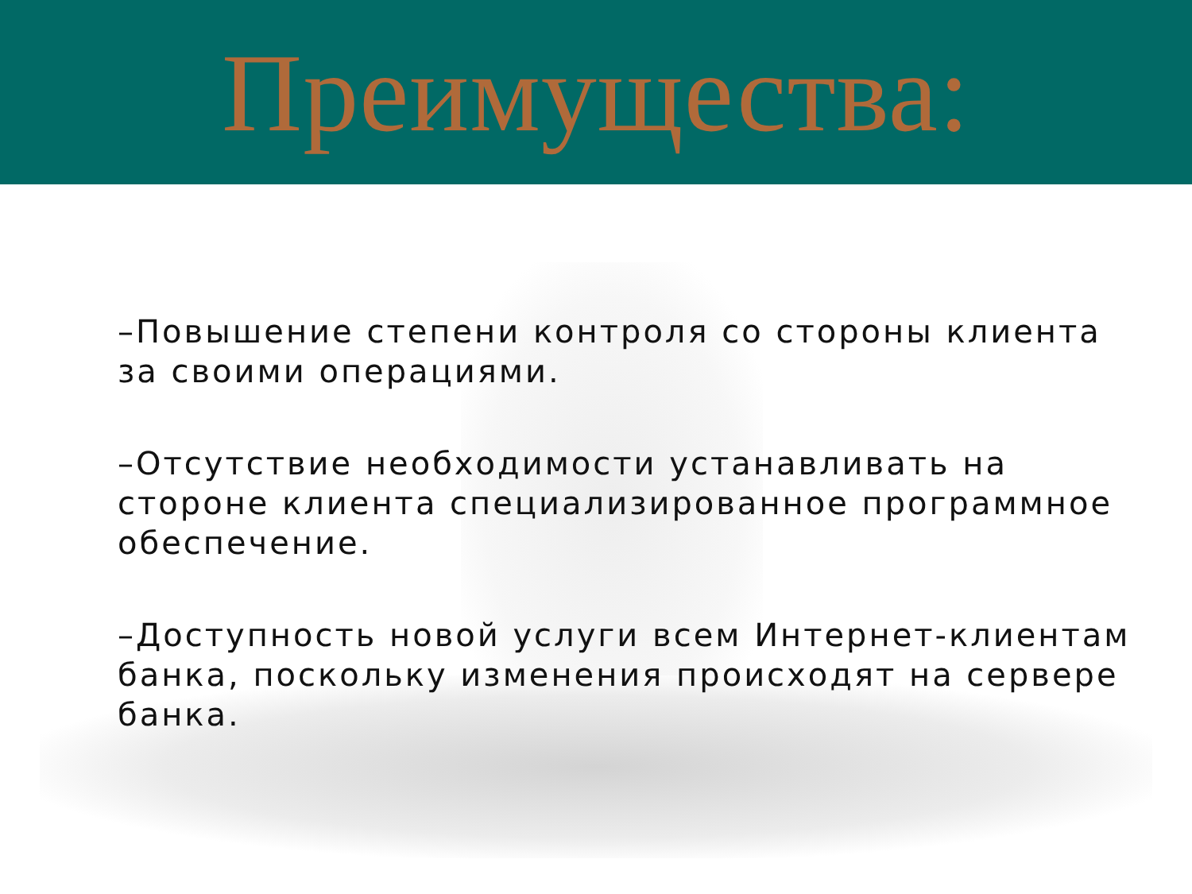Преимущества:
–Повышение степени контроля со стороны клиента за своими операциями.
–Отсутствие необходимости устанавливать на стороне клиента специализированное программное обеспечение.
–Доступность новой услуги всем Интернет-клиентам банка, поскольку изменения происходят на сервере банка.